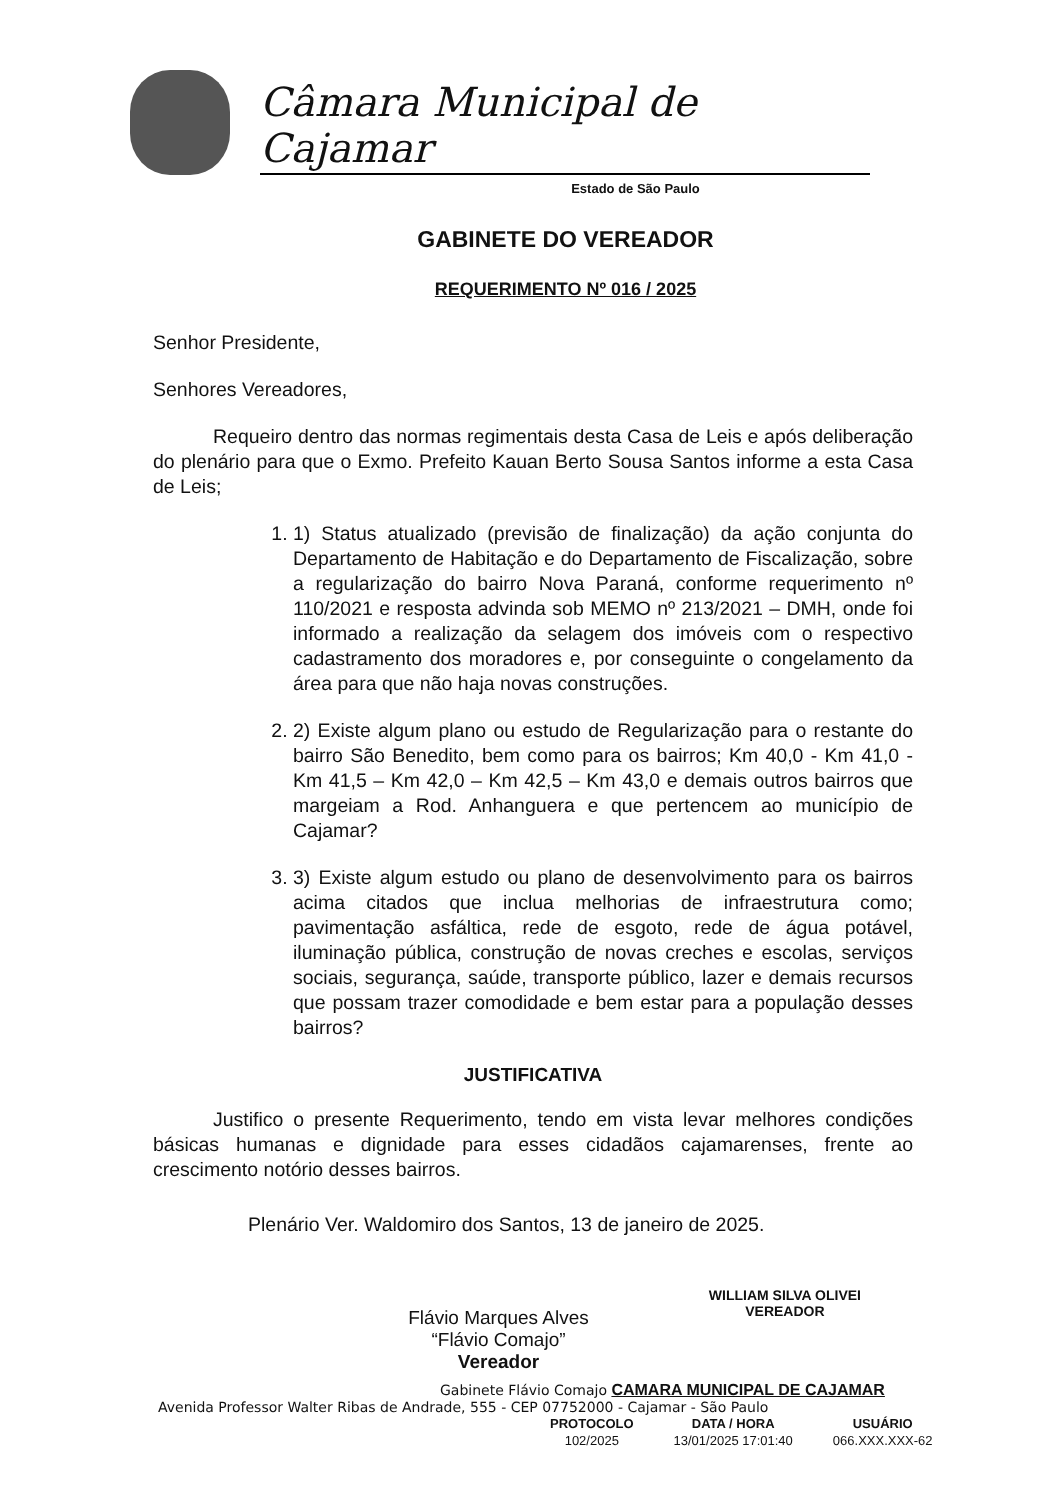Câmara Municipal de Cajamar
Estado de São Paulo
GABINETE DO VEREADOR
REQUERIMENTO Nº 016 / 2025
Senhor Presidente,
Senhores Vereadores,
Requeiro dentro das normas regimentais desta Casa de Leis e após deliberação do plenário para que o Exmo. Prefeito Kauan Berto Sousa Santos informe a esta Casa de Leis;
1. 1) Status atualizado (previsão de finalização) da ação conjunta do Departamento de Habitação e do Departamento de Fiscalização, sobre a regularização do bairro Nova Paraná, conforme requerimento nº 110/2021 e resposta advinda sob MEMO nº 213/2021 – DMH, onde foi informado a realização da selagem dos imóveis com o respectivo cadastramento dos moradores e, por conseguinte o congelamento da área para que não haja novas construções.
2. 2) Existe algum plano ou estudo de Regularização para o restante do bairro São Benedito, bem como para os bairros; Km 40,0 - Km 41,0 - Km 41,5 – Km 42,0 – Km 42,5 – Km 43,0 e demais outros bairros que margeiam a Rod. Anhanguera e que pertencem ao município de Cajamar?
3. 3) Existe algum estudo ou plano de desenvolvimento para os bairros acima citados que inclua melhorias de infraestrutura como; pavimentação asfáltica, rede de esgoto, rede de água potável, iluminação pública, construção de novas creches e escolas, serviços sociais, segurança, saúde, transporte público, lazer e demais recursos que possam trazer comodidade e bem estar para a população desses bairros?
JUSTIFICATIVA
Justifico o presente Requerimento, tendo em vista levar melhores condições básicas humanas e dignidade para esses cidadãos cajamarenses, frente ao crescimento notório desses bairros.
Plenário Ver. Waldomiro dos Santos, 13 de janeiro de 2025.
Flávio Marques Alves
“Flávio Comajo”
Vereador
WILLIAM SILVA OLIVEI
VEREADOR
Gabinete Flávio Comajo CAMARA MUNICIPAL DE CAJAMAR
Avenida Professor Walter Ribas de Andrade, 555 - CEP 07752000 - Cajamar - São Paulo
| PROTOCOLO | DATA / HORA | USUÁRIO |
| --- | --- | --- |
| 102/2025 | 13/01/2025 17:01:40 | 066.XXX.XXX-62 |